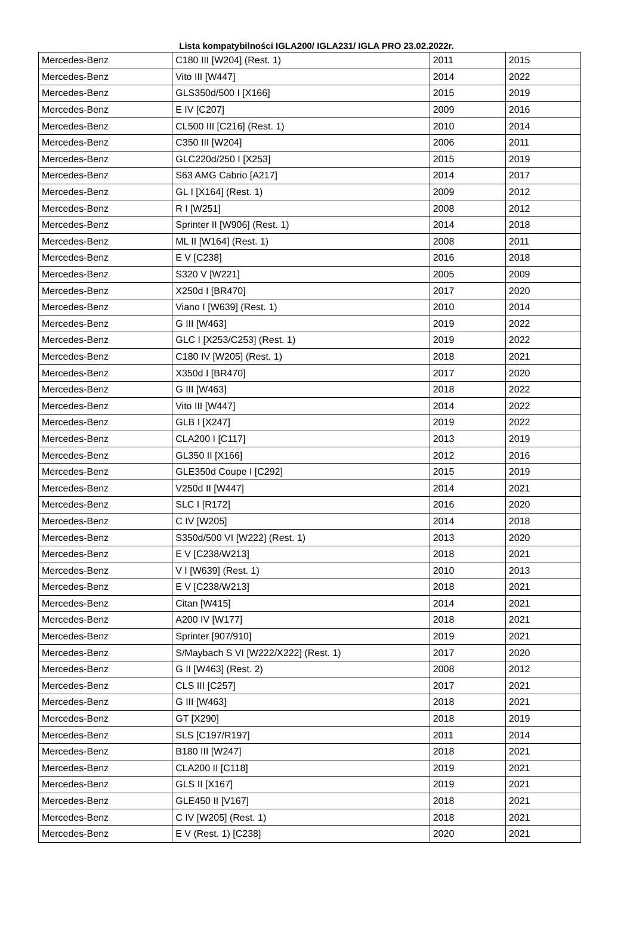Lista kompatybilności IGLA200/ IGLA231/ IGLA PRO 23.02.2022r.
| Mercedes-Benz | C180 III [W204] (Rest. 1) | 2011 | 2015 |
| Mercedes-Benz | Vito III [W447] | 2014 | 2022 |
| Mercedes-Benz | GLS350d/500 I [X166] | 2015 | 2019 |
| Mercedes-Benz | E IV [C207] | 2009 | 2016 |
| Mercedes-Benz | CL500 III [C216] (Rest. 1) | 2010 | 2014 |
| Mercedes-Benz | C350 III [W204] | 2006 | 2011 |
| Mercedes-Benz | GLC220d/250 I [X253] | 2015 | 2019 |
| Mercedes-Benz | S63 AMG Cabrio [A217] | 2014 | 2017 |
| Mercedes-Benz | GL I [X164] (Rest. 1) | 2009 | 2012 |
| Mercedes-Benz | R I [W251] | 2008 | 2012 |
| Mercedes-Benz | Sprinter II [W906] (Rest. 1) | 2014 | 2018 |
| Mercedes-Benz | ML II [W164] (Rest. 1) | 2008 | 2011 |
| Mercedes-Benz | E V [C238] | 2016 | 2018 |
| Mercedes-Benz | S320 V [W221] | 2005 | 2009 |
| Mercedes-Benz | X250d I [BR470] | 2017 | 2020 |
| Mercedes-Benz | Viano I [W639] (Rest. 1) | 2010 | 2014 |
| Mercedes-Benz | G III [W463] | 2019 | 2022 |
| Mercedes-Benz | GLC I [X253/C253] (Rest. 1) | 2019 | 2022 |
| Mercedes-Benz | C180 IV [W205] (Rest. 1) | 2018 | 2021 |
| Mercedes-Benz | X350d I [BR470] | 2017 | 2020 |
| Mercedes-Benz | G III [W463] | 2018 | 2022 |
| Mercedes-Benz | Vito III [W447] | 2014 | 2022 |
| Mercedes-Benz | GLB I [X247] | 2019 | 2022 |
| Mercedes-Benz | CLA200 I [C117] | 2013 | 2019 |
| Mercedes-Benz | GL350 II [X166] | 2012 | 2016 |
| Mercedes-Benz | GLE350d Coupe I [C292] | 2015 | 2019 |
| Mercedes-Benz | V250d II [W447] | 2014 | 2021 |
| Mercedes-Benz | SLC I [R172] | 2016 | 2020 |
| Mercedes-Benz | C IV [W205] | 2014 | 2018 |
| Mercedes-Benz | S350d/500 VI [W222] (Rest. 1) | 2013 | 2020 |
| Mercedes-Benz | E V [C238/W213] | 2018 | 2021 |
| Mercedes-Benz | V I [W639] (Rest. 1) | 2010 | 2013 |
| Mercedes-Benz | E V [C238/W213] | 2018 | 2021 |
| Mercedes-Benz | Citan [W415] | 2014 | 2021 |
| Mercedes-Benz | A200 IV [W177] | 2018 | 2021 |
| Mercedes-Benz | Sprinter [907/910] | 2019 | 2021 |
| Mercedes-Benz | S/Maybach S VI [W222/X222] (Rest. 1) | 2017 | 2020 |
| Mercedes-Benz | G II [W463] (Rest. 2) | 2008 | 2012 |
| Mercedes-Benz | CLS III [C257] | 2017 | 2021 |
| Mercedes-Benz | G III [W463] | 2018 | 2021 |
| Mercedes-Benz | GT [X290] | 2018 | 2019 |
| Mercedes-Benz | SLS [C197/R197] | 2011 | 2014 |
| Mercedes-Benz | B180 III [W247] | 2018 | 2021 |
| Mercedes-Benz | CLA200 II [C118] | 2019 | 2021 |
| Mercedes-Benz | GLS II [X167] | 2019 | 2021 |
| Mercedes-Benz | GLE450 II [V167] | 2018 | 2021 |
| Mercedes-Benz | C IV [W205] (Rest. 1) | 2018 | 2021 |
| Mercedes-Benz | E V (Rest. 1) [C238] | 2020 | 2021 |